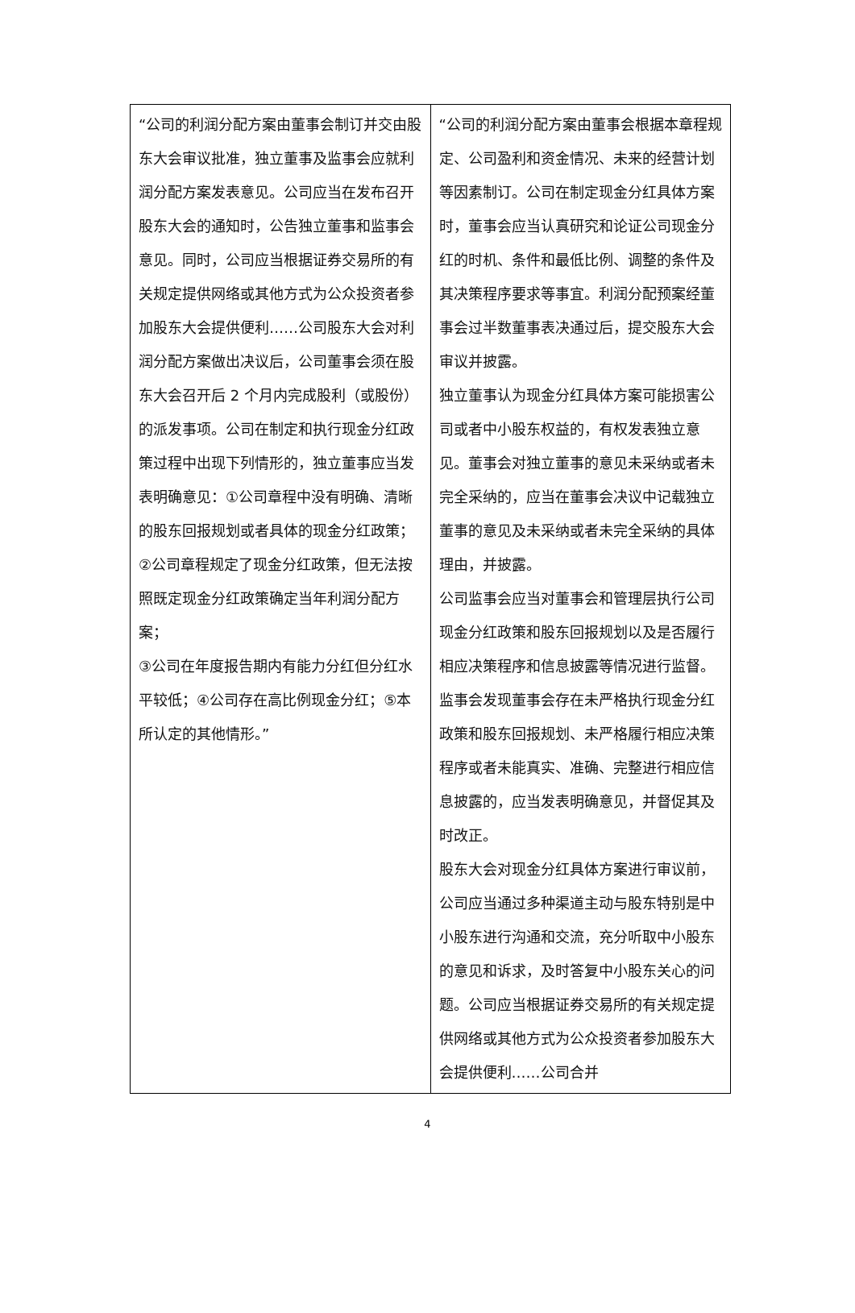| “公司的利润分配方案由董事会制订并交由股东大会审议批准，独立董事及监事会应就利润分配方案发表意见。公司应当在发布召开股东大会的通知时，公告独立董事和监事会意见。同时，公司应当根据证券交易所的有关规定提供网络或其他方式为公众投资者参加股东大会提供便利……公司股东大会对利润分配方案做出决议后，公司董事会须在股东大会召开后 2 个月内完成股利（或股份）的派发事项。公司在制定和执行现金分红政策过程中出现下列情形的，独立董事应当发表明确意见：①公司章程中没有明确、清晰的股东回报规划或者具体的现金分红政策；②公司章程规定了现金分红政策，但无法按照既定现金分红政策确定当年利润分配方案； ③公司在年度报告期内有能力分红但分红水平较低；④公司存在高比例现金分红；⑤本所认定的其他情形。” | “公司的利润分配方案由董事会根据本章程规定、公司盈利和资金情况、未来的经营计划等因素制订。公司在制定现金分红具体方案时，董事会应当认真研究和论证公司现金分红的时机、条件和最低比例、调整的条件及其决策程序要求等事宜。利润分配预案经董事会过半数董事表决通过后，提交股东大会审议并披露。 独立董事认为现金分红具体方案可能损害公司或者中小股东权益的，有权发表独立意见。董事会对独立董事的意见未采纳或者未完全采纳的，应当在董事会决议中记载独立董事的意见及未采纳或者未完全采纳的具体理由，并披露。 公司监事会应当对董事会和管理层执行公司现金分红政策和股东回报规划以及是否履行相应决策程序和信息披露等情况进行监督。监事会发现董事会存在未严格执行现金分红政策和股东回报规划、未严格履行相应决策程序或者未能真实、准确、完整进行相应信息披露的，应当发表明确意见，并督促其及时改正。 股东大会对现金分红具体方案进行审议前，公司应当通过多种渠道主动与股东特别是中小股东进行沟通和交流，充分听取中小股东的意见和诉求，及时答复中小股东关心的问题。公司应当根据证券交易所的有关规定提供网络或其他方式为公众投资者参加股东大会提供便利……公司合并 |
4